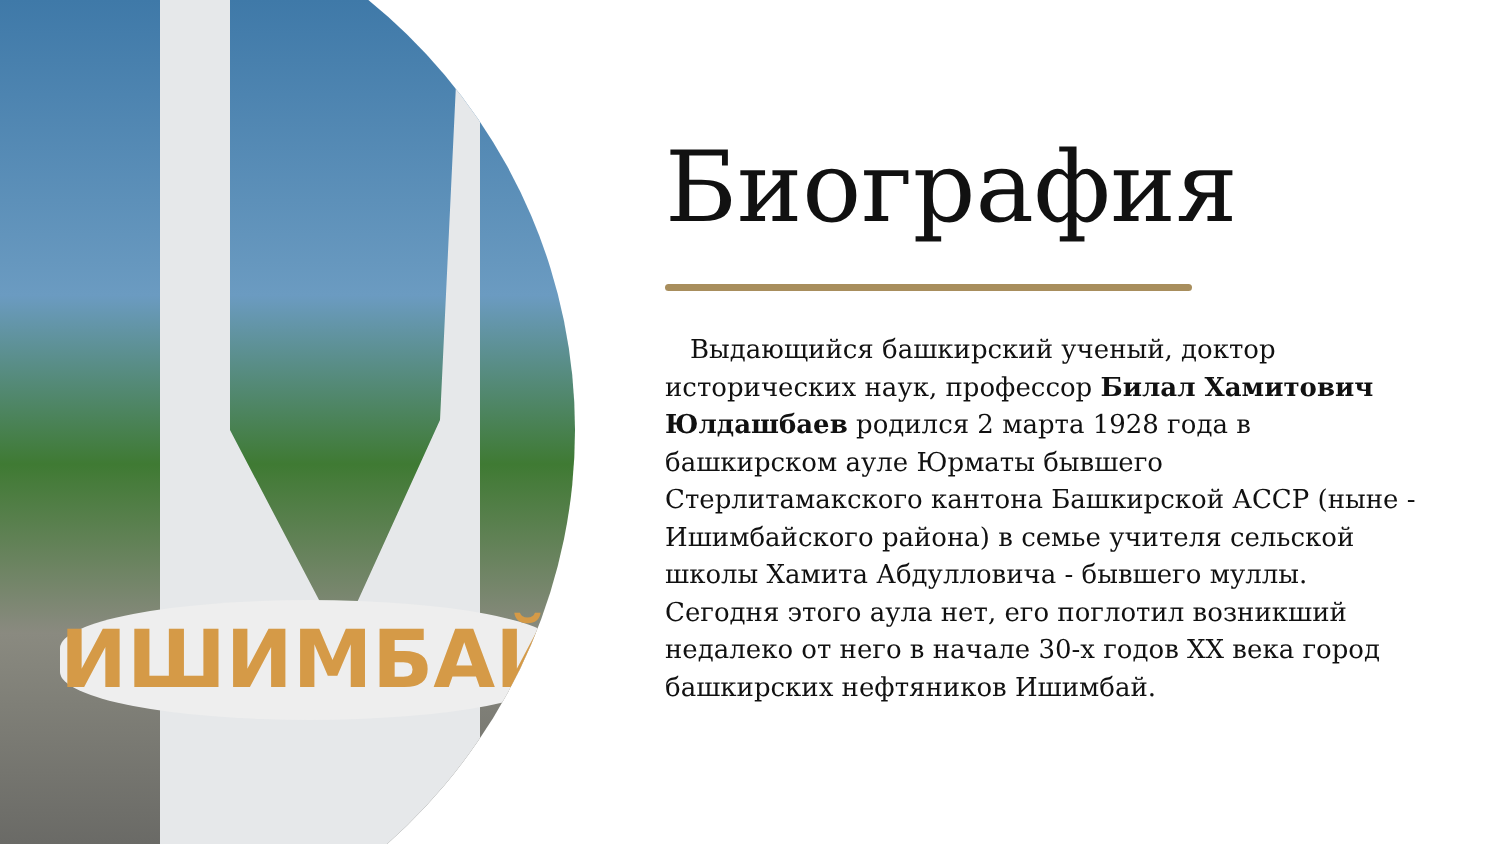ИШИМБАЙ
Биография
Выдающийся башкирский ученый, доктор исторических наук, профессор Билал Хамитович Юлдашбаев родился 2 марта 1928 года в башкирском ауле Юрматы бывшего Стерлитамакского кантона Башкирской АССР (ныне - Ишимбайского района) в семье учителя сельской школы Хамита Абдулловича - бывшего муллы. Сегодня этого аула нет, его поглотил возникший недалеко от него в начале 30-х годов XX века город башкирских нефтяников Ишимбай.